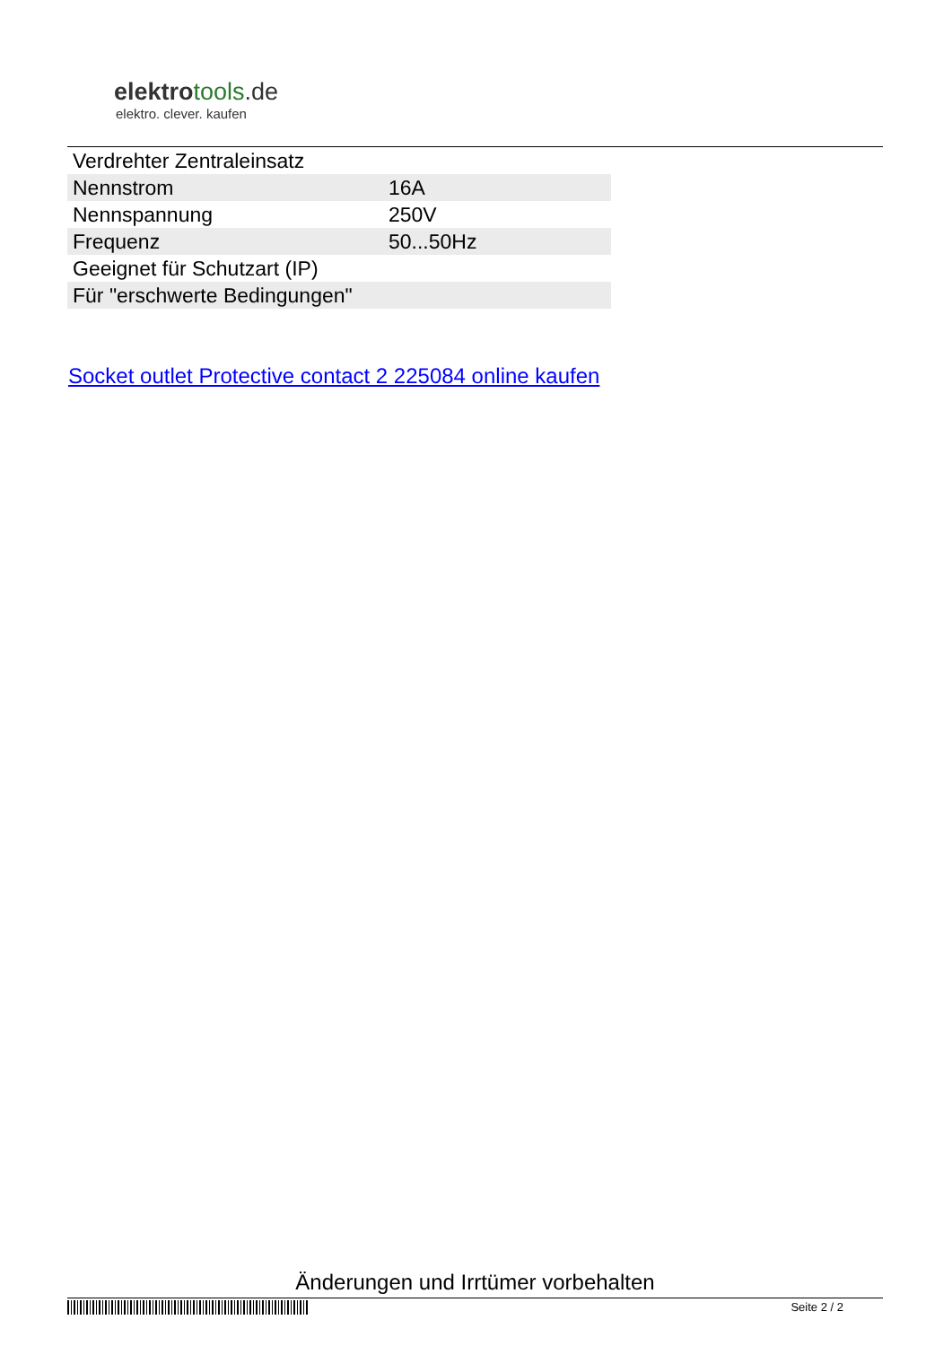elektrotools.de
elektro. clever. kaufen
| Verdrehter Zentraleinsatz | |
| Nennstrom | 16A |
| Nennspannung | 250V |
| Frequenz | 50...50Hz |
| Geeignet für Schutzart (IP) | |
| Für "erschwerte Bedingungen" | |
Socket outlet Protective contact 2 225084 online kaufen
Änderungen und Irrtümer vorbehalten
Seite 2 / 2